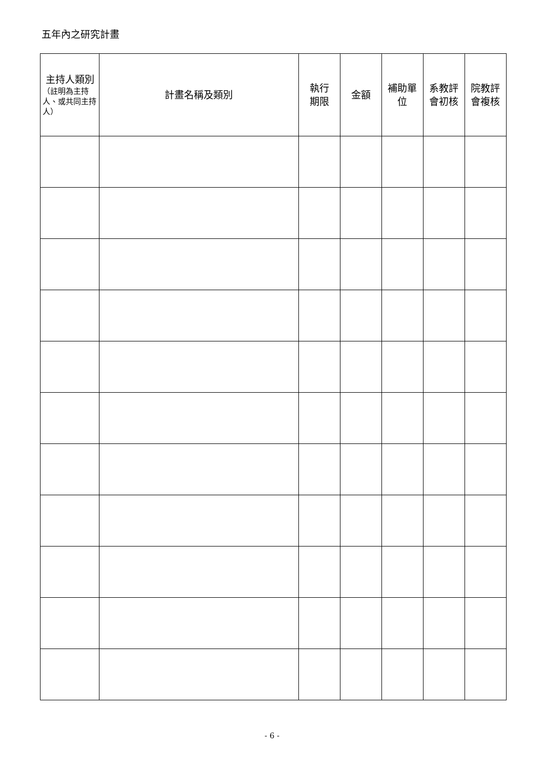五年內之研究計畫
| 主持人類別 （註明為主持人、或共同主持人） | 計畫名稱及類別 | 執行 期限 | 金額 | 補助單 位 | 系教評 會初核 | 院教評 會複核 |
| --- | --- | --- | --- | --- | --- | --- |
- 6 -